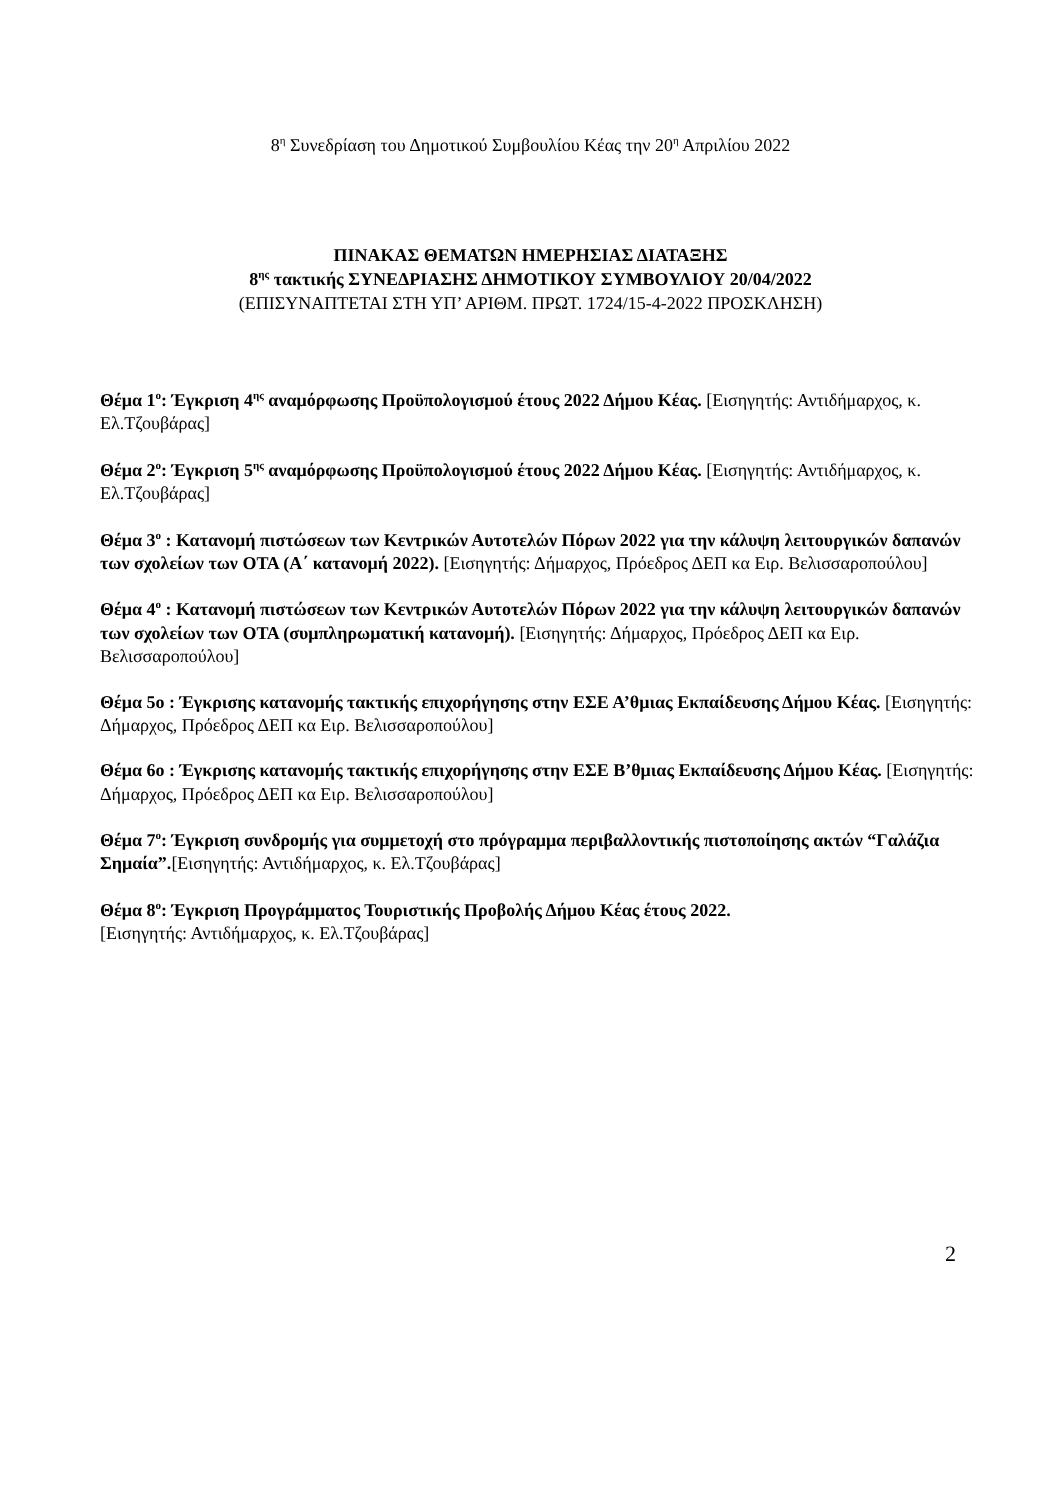8<sup>η</sup> Συνεδρίαση του Δημοτικού Συμβουλίου Κέας την 20<sup>η</sup> Απριλίου 2022
ΠΙΝΑΚΑΣ ΘΕΜΑΤΩΝ ΗΜΕΡΗΣΙΑΣ ΔΙΑΤΑΞΗΣ
8<sup>ης</sup> τακτικής ΣΥΝΕΔΡΙΑΣΗΣ ΔΗΜΟΤΙΚΟΥ ΣΥΜΒΟΥΛΙΟΥ 20/04/2022
(ΕΠΙΣΥΝΑΠΤΕΤΑΙ ΣΤΗ ΥΠ’ ΑΡΙΘΜ. ΠΡΩΤ. 1724/15-4-2022 ΠΡΟΣΚΛΗΣΗ)
Θέμα 1<sup>ο</sup>: Έγκριση 4<sup>ης</sup> αναμόρφωσης Προϋπολογισμού έτους 2022 Δήμου Κέας. [Εισηγητής: Αντιδήμαρχος, κ. Ελ.Τζουβάρας]
Θέμα 2<sup>ο</sup>: Έγκριση 5<sup>ης</sup> αναμόρφωσης Προϋπολογισμού έτους 2022 Δήμου Κέας. [Εισηγητής: Αντιδήμαρχος, κ. Ελ.Τζουβάρας]
Θέμα 3<sup>ο</sup> : Κατανομή πιστώσεων των Κεντρικών Αυτοτελών Πόρων 2022 για την κάλυψη λειτουργικών δαπανών των σχολείων των ΟΤΑ (Α΄ κατανομή 2022). [Εισηγητής: Δήμαρχος, Πρόεδρος ΔΕΠ κα Ειρ. Βελισσαροπούλου]
Θέμα 4<sup>ο</sup> : Κατανομή πιστώσεων των Κεντρικών Αυτοτελών Πόρων 2022 για την κάλυψη λειτουργικών δαπανών των σχολείων των ΟΤΑ (συμπληρωματική κατανομή). [Εισηγητής: Δήμαρχος, Πρόεδρος ΔΕΠ κα Ειρ. Βελισσαροπούλου]
Θέμα 5ο : Έγκρισης κατανομής τακτικής επιχορήγησης στην ΕΣΕ Α’θμιας Εκπαίδευσης Δήμου Κέας. [Εισηγητής: Δήμαρχος, Πρόεδρος ΔΕΠ κα Ειρ. Βελισσαροπούλου]
Θέμα 6ο : Έγκρισης κατανομής τακτικής επιχορήγησης στην ΕΣΕ Β’θμιας Εκπαίδευσης Δήμου Κέας. [Εισηγητής: Δήμαρχος, Πρόεδρος ΔΕΠ κα Ειρ. Βελισσαροπούλου]
Θέμα 7<sup>ο</sup>: Έγκριση συνδρομής για συμμετοχή στο πρόγραμμα περιβαλλοντικής πιστοποίησης ακτών “Γαλάζια Σημαία”.[Εισηγητής: Αντιδήμαρχος, κ. Ελ.Τζουβάρας]
Θέμα 8<sup>ο</sup>: Έγκριση Προγράμματος Τουριστικής Προβολής Δήμου Κέας έτους 2022.
[Εισηγητής: Αντιδήμαρχος, κ. Ελ.Τζουβάρας]
2